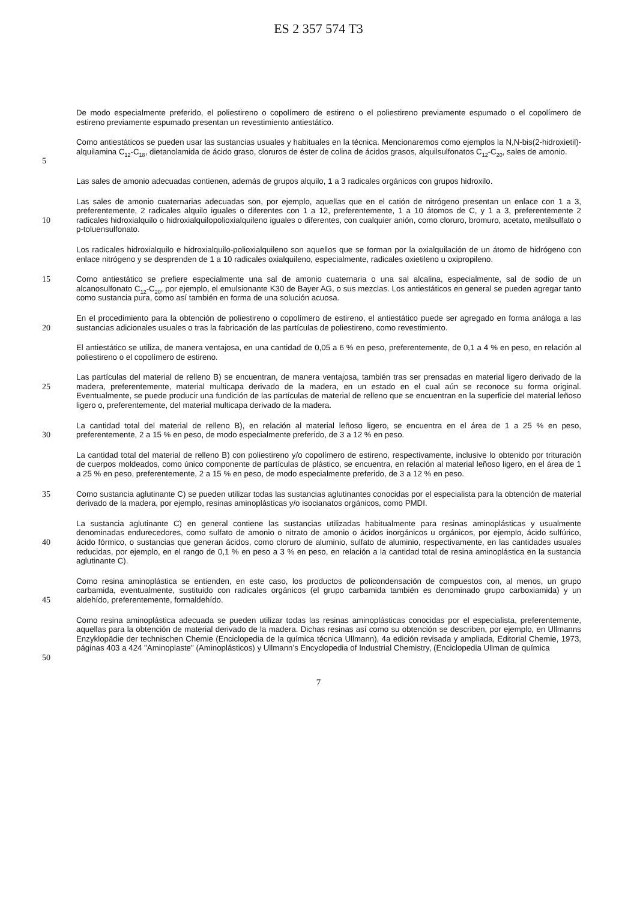ES 2 357 574 T3
De modo especialmente preferido, el poliestireno o copolímero de estireno o el poliestireno previamente espumado o el copolímero de estireno previamente espumado presentan un revestimiento antiestático.
5 Como antiestáticos se pueden usar las sustancias usuales y habituales en la técnica. Mencionaremos como ejemplos la N,N-bis(2-hidroxietil)-alquilamina C<sub>12</sub>-C<sub>18</sub>, dietanolamida de ácido graso, cloruros de éster de colina de ácidos grasos, alquilsulfonatos C<sub>12</sub>-C<sub>20</sub>, sales de amonio.
Las sales de amonio adecuadas contienen, además de grupos alquilo, 1 a 3 radicales orgánicos con grupos hidroxilo.
10 Las sales de amonio cuaternarias adecuadas son, por ejemplo, aquellas que en el catión de nitrógeno presentan un enlace con 1 a 3, preferentemente, 2 radicales alquilo iguales o diferentes con 1 a 12, preferentemente, 1 a 10 átomos de C, y 1 a 3, preferentemente 2 radicales hidroxialquilo o hidroxialquilopolioxialquileno iguales o diferentes, con cualquier anión, como cloruro, bromuro, acetato, metilsulfato o p-toluensulfonato.
Los radicales hidroxialquilo e hidroxialquilo-polioxialquileno son aquellos que se forman por la oxialquilación de un átomo de hidrógeno con enlace nitrógeno y se desprenden de 1 a 10 radicales oxialquileno, especialmente, radicales oxietileno u oxipropileno.
15 Como antiestático se prefiere especialmente una sal de amonio cuaternaria o una sal alcalina, especialmente, sal de sodio de un alcanosulfonato C<sub>12</sub>-C<sub>20</sub>, por ejemplo, el emulsionante K30 de Bayer AG, o sus mezclas. Los antiestáticos en general se pueden agregar tanto como sustancia pura, como así también en forma de una solución acuosa.
20 En el procedimiento para la obtención de poliestireno o copolímero de estireno, el antiestático puede ser agregado en forma análoga a las sustancias adicionales usuales o tras la fabricación de las partículas de poliestireno, como revestimiento.
El antiestático se utiliza, de manera ventajosa, en una cantidad de 0,05 a 6 % en peso, preferentemente, de 0,1 a 4 % en peso, en relación al poliestireno o el copolímero de estireno.
25 Las partículas del material de relleno B) se encuentran, de manera ventajosa, también tras ser prensadas en material ligero derivado de la madera, preferentemente, material multicapa derivado de la madera, en un estado en el cual aún se reconoce su forma original. Eventualmente, se puede producir una fundición de las partículas de material de relleno que se encuentran en la superficie del material leñoso ligero o, preferentemente, del material multicapa derivado de la madera.
30 La cantidad total del material de relleno B), en relación al material leñoso ligero, se encuentra en el área de 1 a 25 % en peso, preferentemente, 2 a 15 % en peso, de modo especialmente preferido, de 3 a 12 % en peso.
La cantidad total del material de relleno B) con poliestireno y/o copolímero de estireno, respectivamente, inclusive lo obtenido por trituración de cuerpos moldeados, como único componente de partículas de plástico, se encuentra, en relación al material leñoso ligero, en el área de 1 a 25 % en peso, preferentemente, 2 a 15 % en peso, de modo especialmente preferido, de 3 a 12 % en peso.
35 Como sustancia aglutinante C) se pueden utilizar todas las sustancias aglutinantes conocidas por el especialista para la obtención de material derivado de la madera, por ejemplo, resinas aminoplásticas y/o isocianatos orgánicos, como PMDI.
40 La sustancia aglutinante C) en general contiene las sustancias utilizadas habitualmente para resinas aminoplásticas y usualmente denominadas endurecedores, como sulfato de amonio o nitrato de amonio o ácidos inorgánicos u orgánicos, por ejemplo, ácido sulfúrico, ácido fórmico, o sustancias que generan ácidos, como cloruro de aluminio, sulfato de aluminio, respectivamente, en las cantidades usuales reducidas, por ejemplo, en el rango de 0,1 % en peso a 3 % en peso, en relación a la cantidad total de resina aminoplástica en la sustancia aglutinante C).
45 Como resina aminoplástica se entienden, en este caso, los productos de policondensación de compuestos con, al menos, un grupo carbamida, eventualmente, sustituido con radicales orgánicos (el grupo carbamida también es denominado grupo carboxiamida) y un aldehído, preferentemente, formaldehído.
50 Como resina aminoplástica adecuada se pueden utilizar todas las resinas aminoplásticas conocidas por el especialista, preferentemente, aquellas para la obtención de material derivado de la madera. Dichas resinas así como su obtención se describen, por ejemplo, en Ullmanns Enzyklopädie der technischen Chemie (Enciclopedia de la química técnica Ullmann), 4a edición revisada y ampliada, Editorial Chemie, 1973, páginas 403 a 424 "Aminoplaste" (Aminoplásticos) y Ullmann’s Encyclopedia of Industrial Chemistry, (Enciclopedia Ullman de química
7